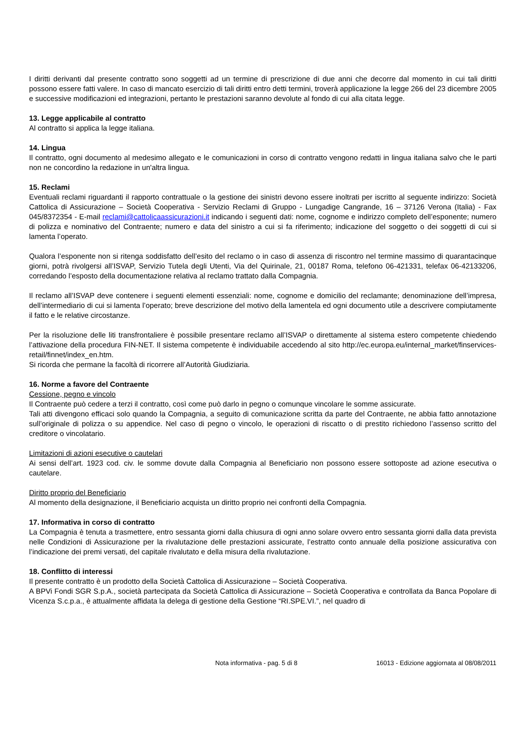I diritti derivanti dal presente contratto sono soggetti ad un termine di prescrizione di due anni che decorre dal momento in cui tali diritti possono essere fatti valere. In caso di mancato esercizio di tali diritti entro detti termini, troverà applicazione la legge 266 del 23 dicembre 2005 e successive modificazioni ed integrazioni, pertanto le prestazioni saranno devolute al fondo di cui alla citata legge.
13. Legge applicabile al contratto
Al contratto si applica la legge italiana.
14. Lingua
Il contratto, ogni documento al medesimo allegato e le comunicazioni in corso di contratto vengono redatti in lingua italiana salvo che le parti non ne concordino la redazione in un'altra lingua.
15. Reclami
Eventuali reclami riguardanti il rapporto contrattuale o la gestione dei sinistri devono essere inoltrati per iscritto al seguente indirizzo: Società Cattolica di Assicurazione – Società Cooperativa - Servizio Reclami di Gruppo - Lungadige Cangrande, 16 – 37126 Verona (Italia) - Fax 045/8372354 - E-mail reclami@cattolicaassicurazioni.it indicando i seguenti dati: nome, cognome e indirizzo completo dell’esponente; numero di polizza e nominativo del Contraente; numero e data del sinistro a cui si fa riferimento; indicazione del soggetto o dei soggetti di cui si lamenta l’operato.
Qualora l’esponente non si ritenga soddisfatto dell’esito del reclamo o in caso di assenza di riscontro nel termine massimo di quarantacinque giorni, potrà rivolgersi all’ISVAP, Servizio Tutela degli Utenti, Via del Quirinale, 21, 00187 Roma, telefono 06-421331, telefax 06-42133206, corredando l’esposto della documentazione relativa al reclamo trattato dalla Compagnia.
Il reclamo all’ISVAP deve contenere i seguenti elementi essenziali: nome, cognome e domicilio del reclamante; denominazione dell’impresa, dell’intermediario di cui si lamenta l’operato; breve descrizione del motivo della lamentela ed ogni documento utile a descrivere compiutamente il fatto e le relative circostanze.
Per la risoluzione delle liti transfrontaliere è possibile presentare reclamo all’ISVAP o direttamente al sistema estero competente chiedendo l’attivazione della procedura FIN-NET. Il sistema competente è individuabile accedendo al sito http://ec.europa.eu/internal_market/finservices-retail/finnet/index_en.htm.
Si ricorda che permane la facoltà di ricorrere all’Autorità Giudiziaria.
16. Norme a favore del Contraente
Cessione, pegno e vincolo
Il Contraente può cedere a terzi il contratto, così come può darlo in pegno o comunque vincolare le somme assicurate.
Tali atti divengono efficaci solo quando la Compagnia, a seguito di comunicazione scritta da parte del Contraente, ne abbia fatto annotazione sull’originale di polizza o su appendice. Nel caso di pegno o vincolo, le operazioni di riscatto o di prestito richiedono l’assenso scritto del creditore o vincolatario.
Limitazioni di azioni esecutive o cautelari
Ai sensi dell’art. 1923 cod. civ. le somme dovute dalla Compagnia al Beneficiario non possono essere sottoposte ad azione esecutiva o cautelare.
Diritto proprio del Beneficiario
Al momento della designazione, il Beneficiario acquista un diritto proprio nei confronti della Compagnia.
17. Informativa in corso di contratto
La Compagnia è tenuta a trasmettere, entro sessanta giorni dalla chiusura di ogni anno solare ovvero entro sessanta giorni dalla data prevista nelle Condizioni di Assicurazione per la rivalutazione delle prestazioni assicurate, l’estratto conto annuale della posizione assicurativa con l’indicazione dei premi versati, del capitale rivalutato e della misura della rivalutazione.
18. Conflitto di interessi
Il presente contratto è un prodotto della Società Cattolica di Assicurazione – Società Cooperativa.
A BPVi Fondi SGR S.p.A., società partecipata da Società Cattolica di Assicurazione – Società Cooperativa e controllata da Banca Popolare di Vicenza S.c.p.a., è attualmente affidata la delega di gestione della Gestione “RI.SPE.VI.”, nel quadro di
Nota informativa - pag. 5 di 8 16013 - Edizione aggiornata al 08/08/2011